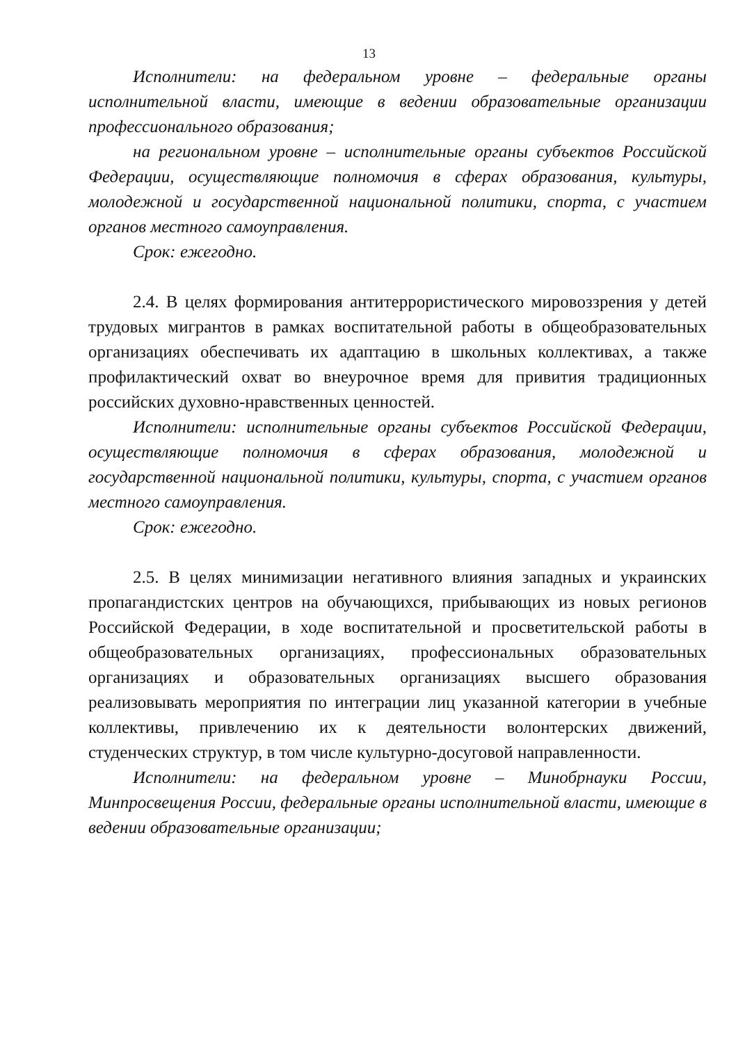13
Исполнители: на федеральном уровне – федеральные органы исполнительной власти, имеющие в ведении образовательные организации профессионального образования;
на региональном уровне – исполнительные органы субъектов Российской Федерации, осуществляющие полномочия в сферах образования, культуры, молодежной и государственной национальной политики, спорта, с участием органов местного самоуправления.
Срок: ежегодно.
2.4. В целях формирования антитеррористического мировоззрения у детей трудовых мигрантов в рамках воспитательной работы в общеобразовательных организациях обеспечивать их адаптацию в школьных коллективах, а также профилактический охват во внеурочное время для привития традиционных российских духовно-нравственных ценностей.
Исполнители: исполнительные органы субъектов Российской Федерации, осуществляющие полномочия в сферах образования, молодежной и государственной национальной политики, культуры, спорта, с участием органов местного самоуправления.
Срок: ежегодно.
2.5. В целях минимизации негативного влияния западных и украинских пропагандистских центров на обучающихся, прибывающих из новых регионов Российской Федерации, в ходе воспитательной и просветительской работы в общеобразовательных организациях, профессиональных образовательных организациях и образовательных организациях высшего образования реализовывать мероприятия по интеграции лиц указанной категории в учебные коллективы, привлечению их к деятельности волонтерских движений, студенческих структур, в том числе культурно-досуговой направленности.
Исполнители: на федеральном уровне – Минобрнауки России, Минпросвещения России, федеральные органы исполнительной власти, имеющие в ведении образовательные организации;